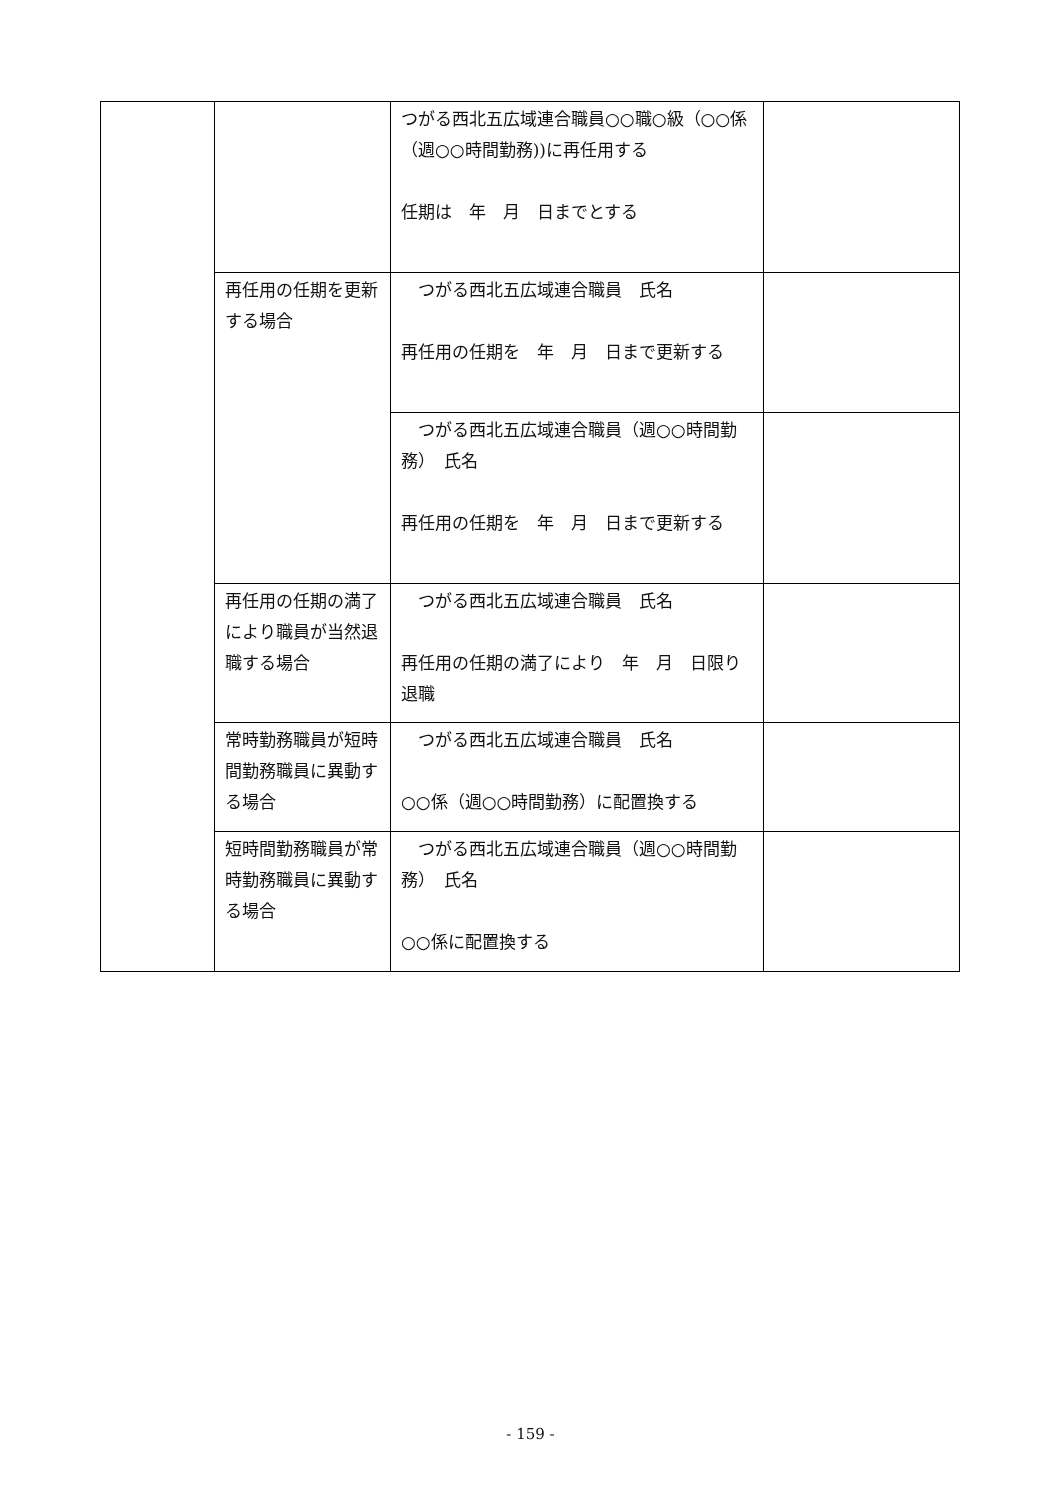| | | つがる西北五広域連合職員○○職○級（○○係（週○○時間勤務))に再任用する 任期は 年 月 日までとする | |
| | 再任用の任期を更新する場合 | つがる西北五広域連合職員 氏名 再任用の任期を 年 月 日まで更新する | |
| | | つがる西北五広域連合職員（週○○時間勤務） 氏名 再任用の任期を 年 月 日まで更新する | |
| | 再任用の任期の満了により職員が当然退職する場合 | つがる西北五広域連合職員 氏名 再任用の任期の満了により 年 月 日限り退職 | |
| | 常時勤務職員が短時間勤務職員に異動する場合 | つがる西北五広域連合職員 氏名 ○○係（週○○時間勤務）に配置換する | |
| | 短時間勤務職員が常時勤務職員に異動する場合 | つがる西北五広域連合職員（週○○時間勤務） 氏名 ○○係に配置換する | |
- 159 -